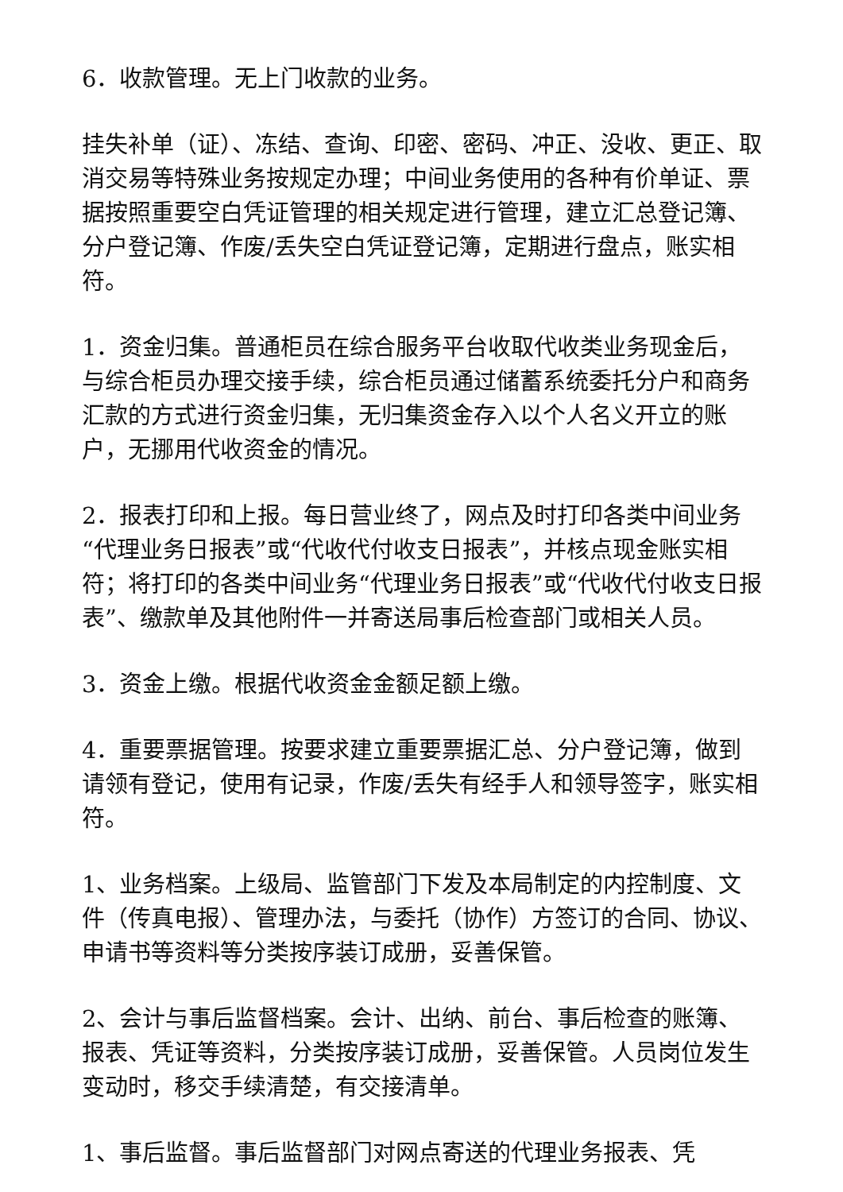6．收款管理。无上门收款的业务。
挂失补单（证）、冻结、查询、印密、密码、冲正、没收、更正、取消交易等特殊业务按规定办理；中间业务使用的各种有价单证、票据按照重要空白凭证管理的相关规定进行管理，建立汇总登记簿、分户登记簿、作废/丢失空白凭证登记簿，定期进行盘点，账实相符。
1．资金归集。普通柜员在综合服务平台收取代收类业务现金后，与综合柜员办理交接手续，综合柜员通过储蓄系统委托分户和商务汇款的方式进行资金归集，无归集资金存入以个人名义开立的账户，无挪用代收资金的情况。
2．报表打印和上报。每日营业终了，网点及时打印各类中间业务“代理业务日报表”或“代收代付收支日报表”，并核点现金账实相符；将打印的各类中间业务“代理业务日报表”或“代收代付收支日报表”、缴款单及其他附件一并寄送局事后检查部门或相关人员。
3．资金上缴。根据代收资金金额足额上缴。
4．重要票据管理。按要求建立重要票据汇总、分户登记簿，做到请领有登记，使用有记录，作废/丢失有经手人和领导签字，账实相符。
1、业务档案。上级局、监管部门下发及本局制定的内控制度、文件（传真电报）、管理办法，与委托（协作）方签订的合同、协议、申请书等资料等分类按序装订成册，妥善保管。
2、会计与事后监督档案。会计、出纳、前台、事后检查的账簿、报表、凭证等资料，分类按序装订成册，妥善保管。人员岗位发生变动时，移交手续清楚，有交接清单。
1、事后监督。事后监督部门对网点寄送的代理业务报表、凭